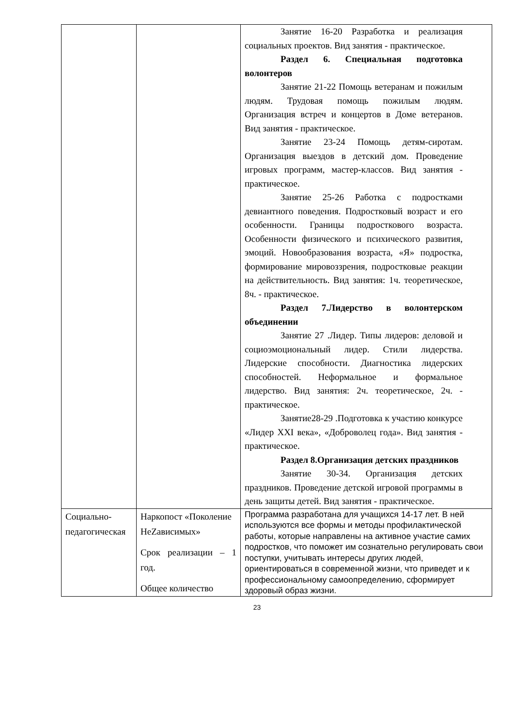| | | Занятие 16-20 Разработка и реализация социальных проектов. Вид занятия - практическое. Раздел 6. Специальная подготовка волонтеров Занятие 21-22 Помощь ветеранам и пожилым людям. Трудовая помощь пожилым людям. Организация встреч и концертов в Доме ветеранов. Вид занятия - практическое. Занятие 23-24 Помощь детям-сиротам. Организация выездов в детский дом. Проведение игровых программ, мастер-классов. Вид занятия - практическое. Занятие 25-26 Работка с подростками девиантного поведения. Подростковый возраст и его особенности. Границы подросткового возраста. Особенности физического и психического развития, эмоций. Новообразования возраста, «Я» подростка, формирование мировоззрения, подростковые реакции на действительность. Вид занятия: 1ч. теоретическое, 8ч. - практическое. Раздел 7.Лидерство в волонтерском объединении Занятие 27 .Лидер. Типы лидеров: деловой и социоэмоциональный лидер. Стили лидерства. Лидерские способности. Диагностика лидерских способностей. Неформальное и формальное лидерство. Вид занятия: 2ч. теоретическое, 2ч. - практическое. Занятие28-29 .Подготовка к участию конкурсе «Лидер XXI века», «Доброволец года». Вид занятия - практическое. Раздел 8.Организация детских праздников Занятие 30-34. Организация детских праздников. Проведение детской игровой программы в день защиты детей. Вид занятия - практическое. |
| Социально-педагогическая | Наркопост «Поколение НеZависимых» Срок реализации – 1 год. Общее количество | Программа разработана для учащихся 14-17 лет. В ней используются все формы и методы профилактической работы, которые направлены на активное участие самих подростков, что поможет им сознательно регулировать свои поступки, учитывать интересы других людей, ориентироваться в современной жизни, что приведет и к профессиональному самоопределению, сформирует здоровый образ жизни. |
23